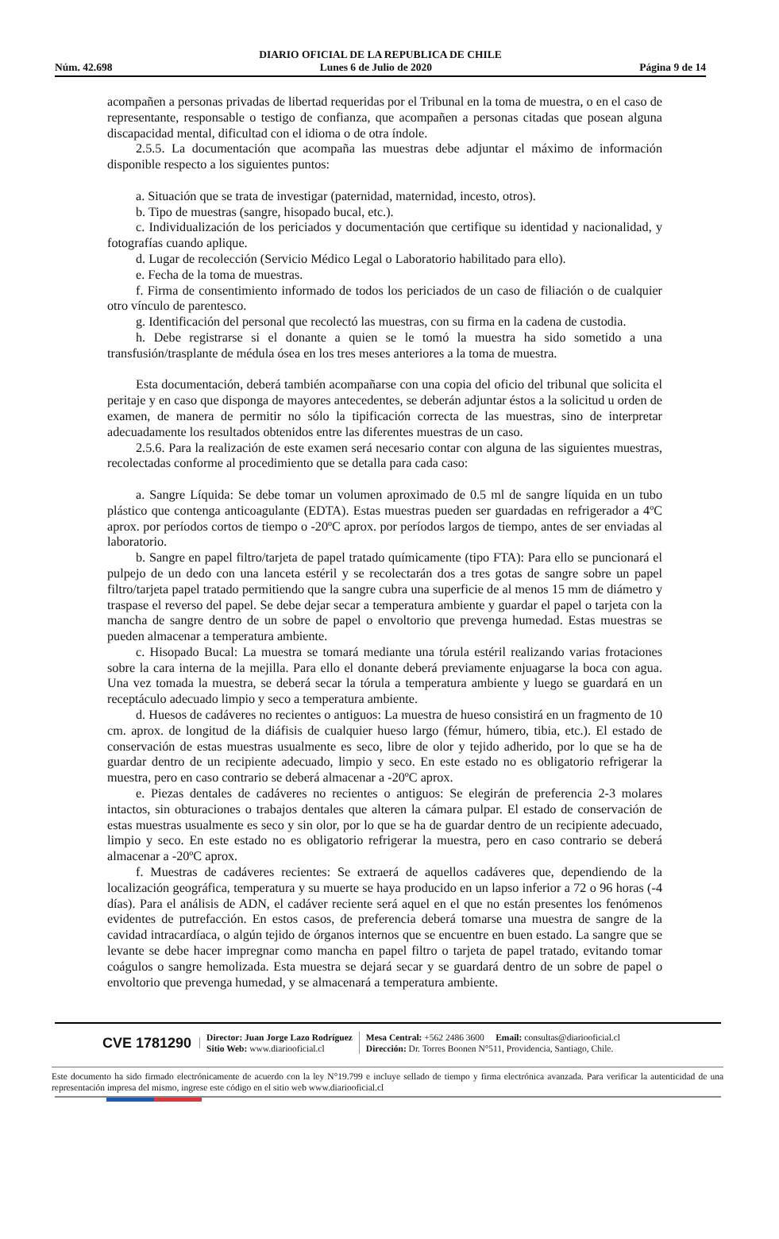DIARIO OFICIAL DE LA REPUBLICA DE CHILE
Núm. 42.698 Lunes 6 de Julio de 2020 Página 9 de 14
acompañen a personas privadas de libertad requeridas por el Tribunal en la toma de muestra, o en el caso de representante, responsable o testigo de confianza, que acompañen a personas citadas que posean alguna discapacidad mental, dificultad con el idioma o de otra índole.
2.5.5. La documentación que acompaña las muestras debe adjuntar el máximo de información disponible respecto a los siguientes puntos:
a. Situación que se trata de investigar (paternidad, maternidad, incesto, otros).
b. Tipo de muestras (sangre, hisopado bucal, etc.).
c. Individualización de los periciados y documentación que certifique su identidad y nacionalidad, y fotografías cuando aplique.
d. Lugar de recolección (Servicio Médico Legal o Laboratorio habilitado para ello).
e. Fecha de la toma de muestras.
f. Firma de consentimiento informado de todos los periciados de un caso de filiación o de cualquier otro vínculo de parentesco.
g. Identificación del personal que recolectó las muestras, con su firma en la cadena de custodia.
h. Debe registrarse si el donante a quien se le tomó la muestra ha sido sometido a una transfusión/trasplante de médula ósea en los tres meses anteriores a la toma de muestra.
Esta documentación, deberá también acompañarse con una copia del oficio del tribunal que solicita el peritaje y en caso que disponga de mayores antecedentes, se deberán adjuntar éstos a la solicitud u orden de examen, de manera de permitir no sólo la tipificación correcta de las muestras, sino de interpretar adecuadamente los resultados obtenidos entre las diferentes muestras de un caso.
2.5.6. Para la realización de este examen será necesario contar con alguna de las siguientes muestras, recolectadas conforme al procedimiento que se detalla para cada caso:
a. Sangre Líquida: Se debe tomar un volumen aproximado de 0.5 ml de sangre líquida en un tubo plástico que contenga anticoagulante (EDTA). Estas muestras pueden ser guardadas en refrigerador a 4ºC aprox. por períodos cortos de tiempo o -20ºC aprox. por períodos largos de tiempo, antes de ser enviadas al laboratorio.
b. Sangre en papel filtro/tarjeta de papel tratado químicamente (tipo FTA): Para ello se puncionará el pulpejo de un dedo con una lanceta estéril y se recolectarán dos a tres gotas de sangre sobre un papel filtro/tarjeta papel tratado permitiendo que la sangre cubra una superficie de al menos 15 mm de diámetro y traspase el reverso del papel. Se debe dejar secar a temperatura ambiente y guardar el papel o tarjeta con la mancha de sangre dentro de un sobre de papel o envoltorio que prevenga humedad. Estas muestras se pueden almacenar a temperatura ambiente.
c. Hisopado Bucal: La muestra se tomará mediante una tórula estéril realizando varias frotaciones sobre la cara interna de la mejilla. Para ello el donante deberá previamente enjuagarse la boca con agua. Una vez tomada la muestra, se deberá secar la tórula a temperatura ambiente y luego se guardará en un receptáculo adecuado limpio y seco a temperatura ambiente.
d. Huesos de cadáveres no recientes o antiguos: La muestra de hueso consistirá en un fragmento de 10 cm. aprox. de longitud de la diáfisis de cualquier hueso largo (fémur, húmero, tibia, etc.). El estado de conservación de estas muestras usualmente es seco, libre de olor y tejido adherido, por lo que se ha de guardar dentro de un recipiente adecuado, limpio y seco. En este estado no es obligatorio refrigerar la muestra, pero en caso contrario se deberá almacenar a -20ºC aprox.
e. Piezas dentales de cadáveres no recientes o antiguos: Se elegirán de preferencia 2-3 molares intactos, sin obturaciones o trabajos dentales que alteren la cámara pulpar. El estado de conservación de estas muestras usualmente es seco y sin olor, por lo que se ha de guardar dentro de un recipiente adecuado, limpio y seco. En este estado no es obligatorio refrigerar la muestra, pero en caso contrario se deberá almacenar a -20ºC aprox.
f. Muestras de cadáveres recientes: Se extraerá de aquellos cadáveres que, dependiendo de la localización geográfica, temperatura y su muerte se haya producido en un lapso inferior a 72 o 96 horas (-4 días). Para el análisis de ADN, el cadáver reciente será aquel en el que no están presentes los fenómenos evidentes de putrefacción. En estos casos, de preferencia deberá tomarse una muestra de sangre de la cavidad intracardíaca, o algún tejido de órganos internos que se encuentre en buen estado. La sangre que se levante se debe hacer impregnar como mancha en papel filtro o tarjeta de papel tratado, evitando tomar coágulos o sangre hemolizada. Esta muestra se dejará secar y se guardará dentro de un sobre de papel o envoltorio que prevenga humedad, y se almacenará a temperatura ambiente.
CVE 1781290
Director: Juan Jorge Lazo Rodríguez
Sitio Web: www.diariooficial.cl
Mesa Central: +562 2486 3600 Email: consultas@diariooficial.cl
Dirección: Dr. Torres Boonen N°511, Providencia, Santiago, Chile.
Este documento ha sido firmado electrónicamente de acuerdo con la ley N°19.799 e incluye sellado de tiempo y firma electrónica avanzada. Para verificar la autenticidad de una representación impresa del mismo, ingrese este código en el sitio web www.diariooficial.cl